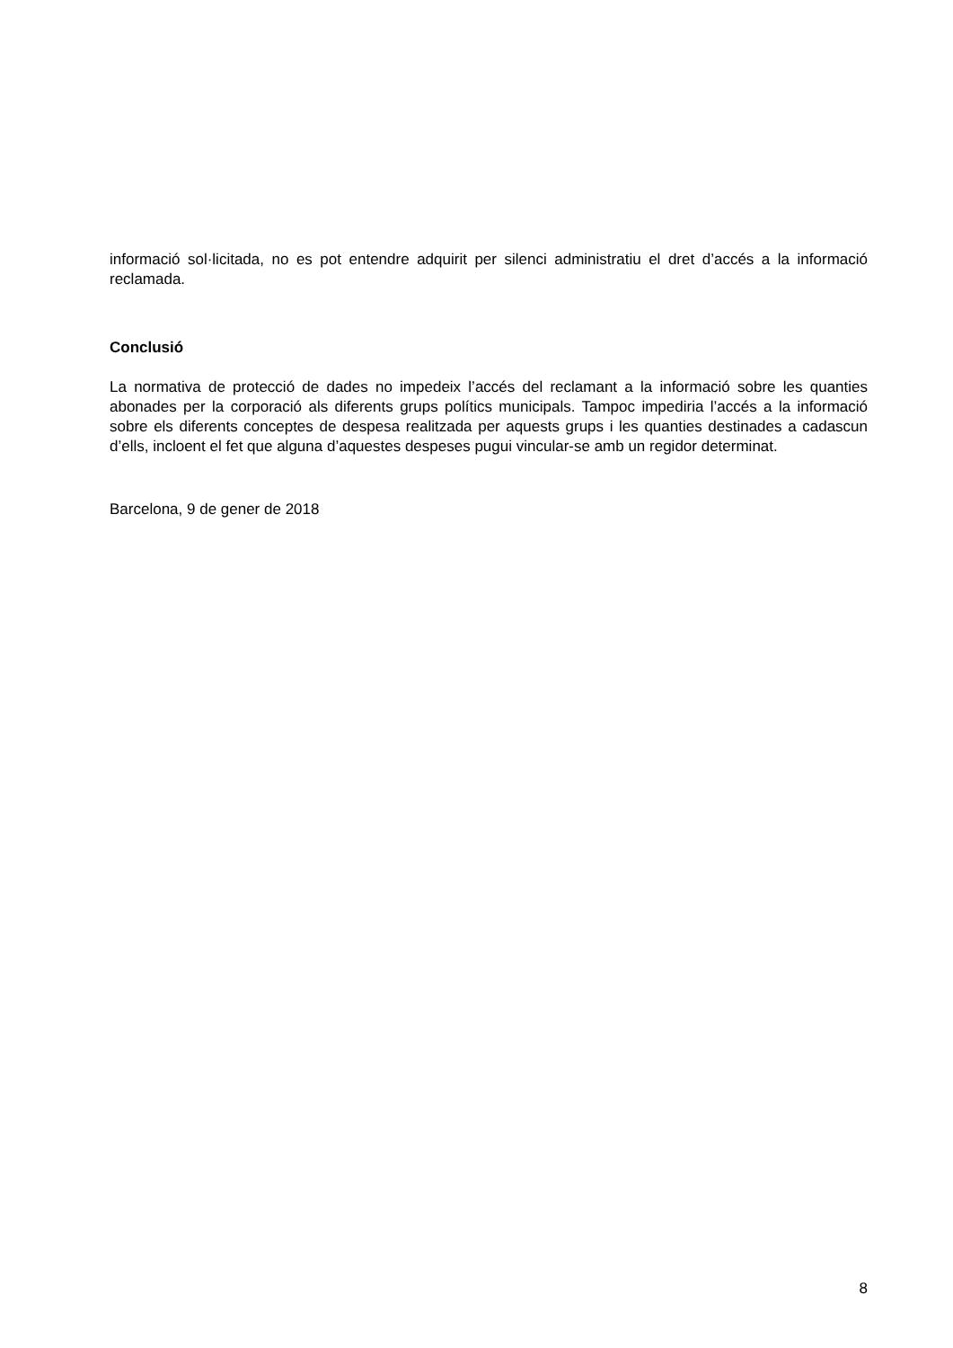informació sol·licitada, no es pot entendre adquirit per silenci administratiu el dret d’accés a la informació reclamada.
Conclusió
La normativa de protecció de dades no impedeix l’accés del reclamant a la informació sobre les quanties abonades per la corporació als diferents grups polítics municipals. Tampoc impediria l’accés a la informació sobre els diferents conceptes de despesa realitzada per aquests grups i les quanties destinades a cadascun d’ells, incloent el fet que alguna d’aquestes despeses pugui vincular-se amb un regidor determinat.
Barcelona, 9 de gener de 2018
8